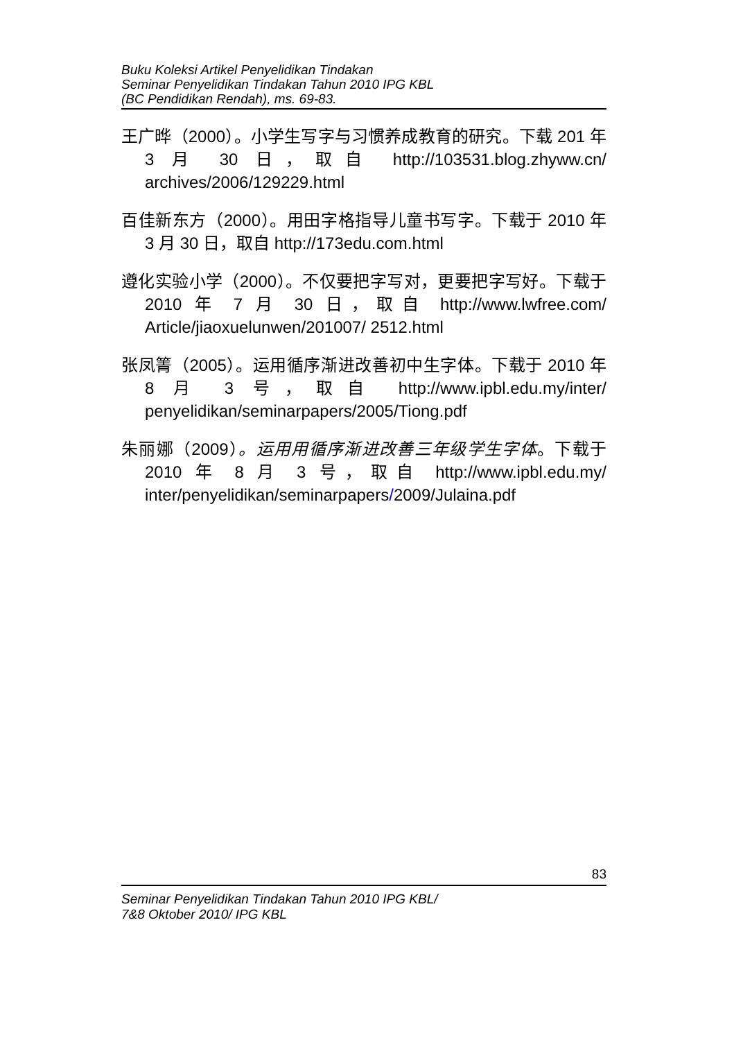Buku Koleksi Artikel Penyelidikan Tindakan
Seminar Penyelidikan Tindakan Tahun 2010 IPG KBL
(BC Pendidikan Rendah), ms. 69-83.
王广晔（2000）。小学生写字与习惯养成教育的研究。下载 201 年 3 月 30 日，取自 http://103531.blog.zhyww.cn/ archives/2006/129229.html
百佳新东方（2000）。用田字格指导儿童书写字。下载于 2010 年 3 月 30 日，取自 http://173edu.com.html
遵化实验小学（2000）。不仅要把字写对，更要把字写好。下载于 2010 年 7 月 30 日，取自 http://www.lwfree.com/ Article/jiaoxuelunwen/201007/ 2512.html
张凤箐（2005）。运用循序渐进改善初中生字体。下载于 2010 年 8 月 3 号，取自 http://www.ipbl.edu.my/inter/ penyelidikan/seminarpapers/2005/Tiong.pdf
朱丽娜（2009）。运用用循序渐进改善三年级学生字体。下载于 2010 年 8 月 3 号，取自 http://www.ipbl.edu.my/ inter/penyelidikan/seminarpapers/2009/Julaina.pdf
83
Seminar Penyelidikan Tindakan Tahun 2010 IPG KBL/
7&8 Oktober 2010/ IPG KBL